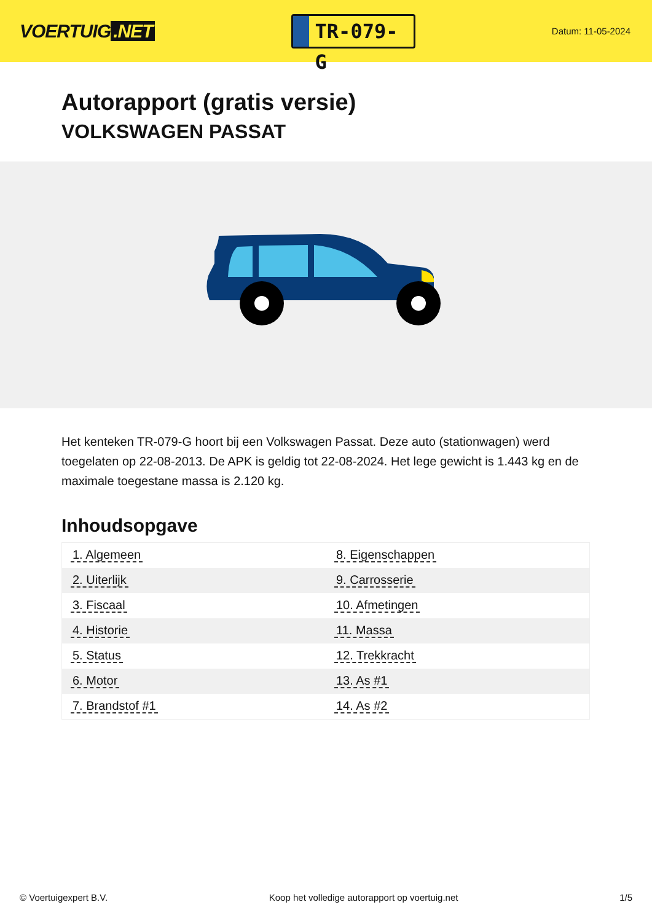VOERTUIG.NET
TR-079-G
Datum: 11-05-2024
Autorapport (gratis versie)
VOLKSWAGEN PASSAT
Het kenteken TR-079-G hoort bij een Volkswagen Passat. Deze auto (stationwagen) werd toegelaten op 22-08-2013. De APK is geldig tot 22-08-2024. Het lege gewicht is 1.443 kg en de maximale toegestane massa is 2.120 kg.
Inhoudsopgave
| 1. Algemeen | 8. Eigenschappen |
| 2. Uiterlijk | 9. Carrosserie |
| 3. Fiscaal | 10. Afmetingen |
| 4. Historie | 11. Massa |
| 5. Status | 12. Trekkracht |
| 6. Motor | 13. As #1 |
| 7. Brandstof #1 | 14. As #2 |
© Voertuigexpert B.V. Koop het volledige autorapport op voertuig.net 1/5